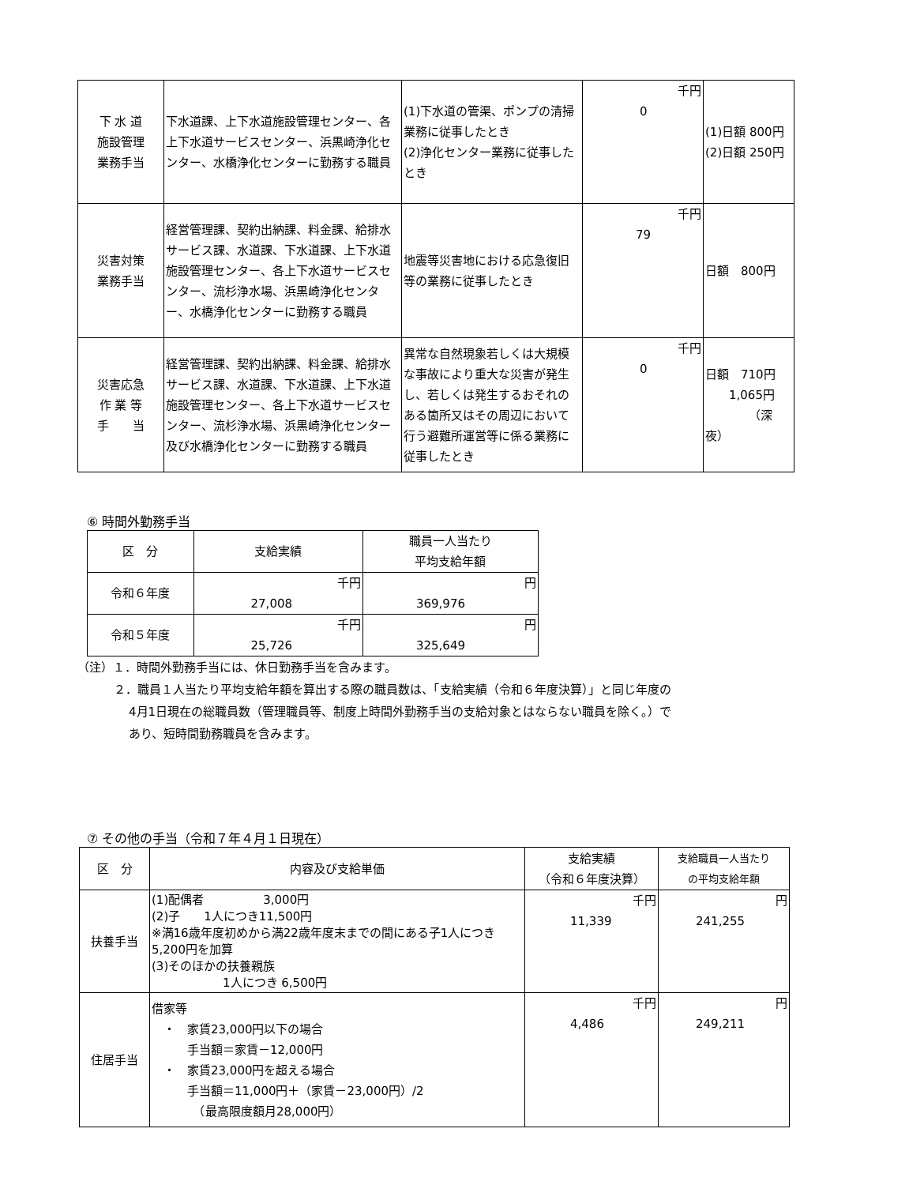| 下 水 道 施設管理 業務手当 | 下水道課、上下水道施設管理センター、各上下水道サービスセンター、浜黒崎浄化センター、水橋浄化センターに勤務する職員 | (1)下水道の管渠、ポンプの清掃業務に従事したとき (2)浄化センター業務に従事したとき | 千円 0 | (1)日額 800円 (2)日額 250円 |
| 災害対策 業務手当 | 経営管理課、契約出納課、料金課、給排水サービス課、水道課、下水道課、上下水道施設管理センター、各上下水道サービスセンター、流杉浄水場、浜黒崎浄化センター、水橋浄化センターに勤務する職員 | 地震等災害地における応急復旧等の業務に従事したとき | 千円 79 | 日額 800円 |
| 災害応急 作 業 等 手 当 | 経営管理課、契約出納課、料金課、給排水サービス課、水道課、下水道課、上下水道施設管理センター、各上下水道サービスセンター、流杉浄水場、浜黒崎浄化センター及び水橋浄化センターに勤務する職員 | 異常な自然現象若しくは大規模な事故により重大な災害が発生し、若しくは発生するおそれのある箇所又はその周辺において行う避難所運営等に係る業務に従事したとき | 千円 0 | 日額 710円 1,065円 （深夜） |
⑥ 時間外勤務手当
| 区 分 | 支給実績 | 職員一人当たり 平均支給年額 |
| 令和６年度 | 千円 27,008 | 円 369,976 |
| 令和５年度 | 千円 25,726 | 円 325,649 |
（注）１．時間外勤務手当には、休日勤務手当を含みます。
２．職員１人当たり平均支給年額を算出する際の職員数は、「支給実績（令和６年度決算）」と同じ年度の
4月1日現在の総職員数（管理職員等、制度上時間外勤務手当の支給対象とはならない職員を除く。）で
あり、短時間勤務職員を含みます。
⑦ その他の手当（令和７年４月１日現在）
| 区 分 | 内容及び支給単価 | 支給実績 （令和６年度決算） | 支給職員一人当たり の平均支給年額 |
| 扶養手当 | (1)配偶者 3,000円 (2)子 1人につき11,500円 ※満16歳年度初めから満22歳年度末までの間にある子1人につき5,200円を加算 (3)そのほかの扶養親族 1人につき 6,500円 | 千円 11,339 | 円 241,255 |
| 住居手当 | 借家等 ・ 家賃23,000円以下の場合 手当額＝家賃－12,000円 ・ 家賃23,000円を超える場合 手当額＝11,000円＋（家賃－23,000円）/2 （最高限度額月28,000円） | 千円 4,486 | 円 249,211 |